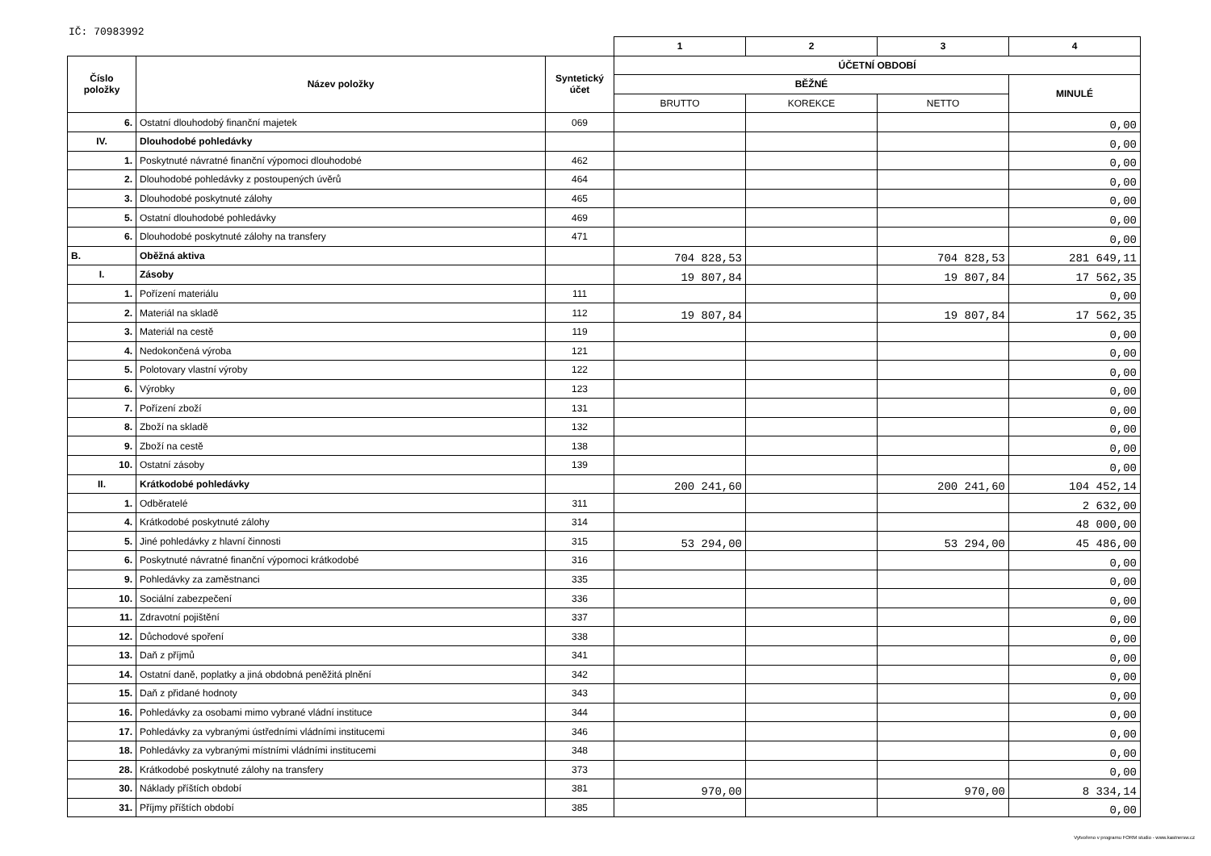IČ: 70983992
| | | | 1 | 2 | 3 | 4 |
| Číslo položky | Název položky | Syntetický účet | ÚČETNÍ OBDOBÍ | | | |
| | | | BĚŽNÉ | | | MINULÉ |
| | | | BRUTTO | KOREKCE | NETTO | |
| 6. | Ostatní dlouhodobý finanční majetek | 069 | | | | 0,00 |
| IV. | Dlouhodobé pohledávky | | | | | 0,00 |
| 1. | Poskytnuté návratné finanční výpomoci dlouhodobé | 462 | | | | 0,00 |
| 2. | Dlouhodobé pohledávky z postoupených úvěrů | 464 | | | | 0,00 |
| 3. | Dlouhodobé poskytnuté zálohy | 465 | | | | 0,00 |
| 5. | Ostatní dlouhodobé pohledávky | 469 | | | | 0,00 |
| 6. | Dlouhodobé poskytnuté zálohy na transfery | 471 | | | | 0,00 |
| B. | Oběžná aktiva | | 704 828,53 | | 704 828,53 | 281 649,11 |
| I. | Zásoby | | 19 807,84 | | 19 807,84 | 17 562,35 |
| 1. | Pořízení materiálu | 111 | | | | 0,00 |
| 2. | Materiál na skladě | 112 | 19 807,84 | | 19 807,84 | 17 562,35 |
| 3. | Materiál na cestě | 119 | | | | 0,00 |
| 4. | Nedokončená výroba | 121 | | | | 0,00 |
| 5. | Polotovary vlastní výroby | 122 | | | | 0,00 |
| 6. | Výrobky | 123 | | | | 0,00 |
| 7. | Pořízení zboží | 131 | | | | 0,00 |
| 8. | Zboží na skladě | 132 | | | | 0,00 |
| 9. | Zboží na cestě | 138 | | | | 0,00 |
| 10. | Ostatní zásoby | 139 | | | | 0,00 |
| II. | Krátkodobé pohledávky | | 200 241,60 | | 200 241,60 | 104 452,14 |
| 1. | Odběratelé | 311 | | | | 2 632,00 |
| 4. | Krátkodobé poskytnuté zálohy | 314 | | | | 48 000,00 |
| 5. | Jiné pohledávky z hlavní činnosti | 315 | 53 294,00 | | 53 294,00 | 45 486,00 |
| 6. | Poskytnuté návratné finanční výpomoci krátkodobé | 316 | | | | 0,00 |
| 9. | Pohledávky za zaměstnanci | 335 | | | | 0,00 |
| 10. | Sociální zabezpečení | 336 | | | | 0,00 |
| 11. | Zdravotní pojištění | 337 | | | | 0,00 |
| 12. | Důchodové spoření | 338 | | | | 0,00 |
| 13. | Daň z příjmů | 341 | | | | 0,00 |
| 14. | Ostatní daně, poplatky a jiná obdobná peněžitá plnění | 342 | | | | 0,00 |
| 15. | Daň z přidané hodnoty | 343 | | | | 0,00 |
| 16. | Pohledávky za osobami mimo vybrané vládní instituce | 344 | | | | 0,00 |
| 17. | Pohledávky za vybranými ústředními vládními institucemi | 346 | | | | 0,00 |
| 18. | Pohledávky za vybranými místními vládními institucemi | 348 | | | | 0,00 |
| 28. | Krátkodobé poskytnuté zálohy na transfery | 373 | | | | 0,00 |
| 30. | Náklady příštích období | 381 | 970,00 | | 970,00 | 8 334,14 |
| 31. | Příjmy příštích období | 385 | | | | 0,00 |
Vytvořeno v programu FORM studio - www.kastnersw.cz